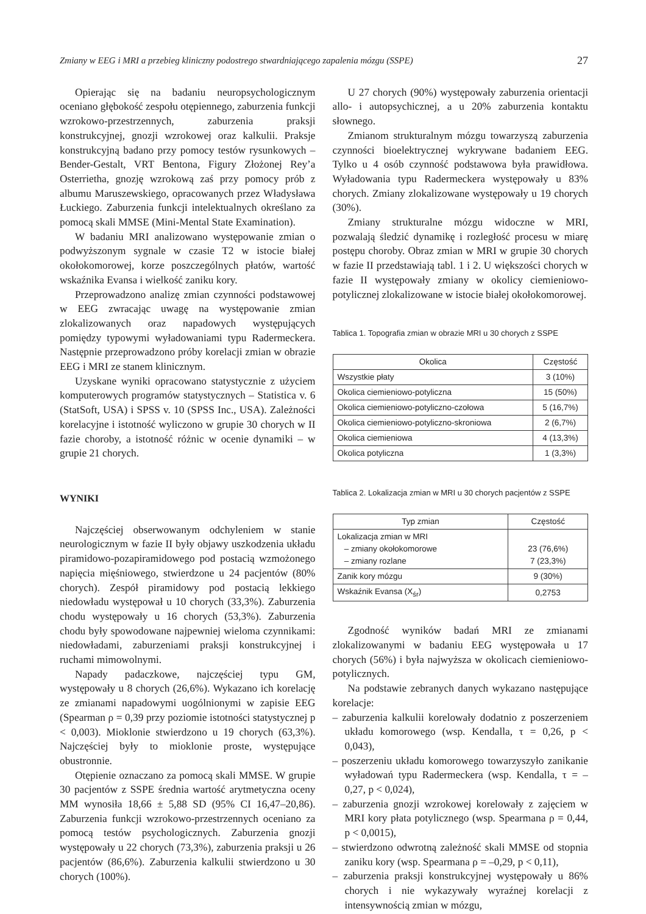Zmiany w EEG i MRI a przebieg kliniczny podostrego stwardniającego zapalenia mózgu (SSPE) 27
Opierając się na badaniu neuropsychologicznym oceniano głębokość zespołu otępiennego, zaburzenia funkcji wzrokowo-przestrzennych, zaburzenia praksji konstrukcyjnej, gnozji wzrokowej oraz kalkulii. Praksje konstrukcyjną badano przy pomocy testów rysunkowych – Bender-Gestalt, VRT Bentona, Figury Złożonej Rey’a Osterrietha, gnozję wzrokową zaś przy pomocy prób z albumu Maruszewskiego, opracowanych przez Władysława Łuckiego. Zaburzenia funkcji intelektualnych określano za pomocą skali MMSE (Mini-Mental State Examination).
W badaniu MRI analizowano występowanie zmian o podwyższonym sygnale w czasie T2 w istocie białej okołokomorowej, korze poszczególnych płatów, wartość wskaźnika Evansa i wielkość zaniku kory.
Przeprowadzono analizę zmian czynności podstawowej w EEG zwracając uwagę na występowanie zmian zlokalizowanych oraz napadowych występujących pomiędzy typowymi wyładowaniami typu Radermeckera. Następnie przeprowadzono próby korelacji zmian w obrazie EEG i MRI ze stanem klinicznym.
Uzyskane wyniki opracowano statystycznie z użyciem komputerowych programów statystycznych – Statistica v. 6 (StatSoft, USA) i SPSS v. 10 (SPSS Inc., USA). Zależności korelacyjne i istotność wyliczono w grupie 30 chorych w II fazie choroby, a istotność różnic w ocenie dynamiki – w grupie 21 chorych.
WYNIKI
Najczęściej obserwowanym odchyleniem w stanie neurologicznym w fazie II były objawy uszkodzenia układu piramidowo-pozapiramidowego pod postacią wzmożonego napięcia mięśniowego, stwierdzone u 24 pacjentów (80% chorych). Zespół piramidowy pod postacią lekkiego niedowładu występował u 10 chorych (33,3%). Zaburzenia chodu występowały u 16 chorych (53,3%). Zaburzenia chodu były spowodowane najpewniej wieloma czynnikami: niedowładami, zaburzeniami praksji konstrukcyjnej i ruchami mimowolnymi.
Napady padaczkowe, najczęściej typu GM, występowały u 8 chorych (26,6%). Wykazano ich korelację ze zmianami napadowymi uogólnionymi w zapisie EEG (Spearman ρ = 0,39 przy poziomie istotności statystycznej p < 0,003). Mioklonie stwierdzono u 19 chorych (63,3%). Najczęściej były to mioklonie proste, występujące obustronnie.
Otępienie oznaczano za pomocą skali MMSE. W grupie 30 pacjentów z SSPE średnia wartość arytmetyczna oceny MM wynosiła 18,66 ± 5,88 SD (95% CI 16,47–20,86). Zaburzenia funkcji wzrokowo-przestrzennych oceniano za pomocą testów psychologicznych. Zaburzenia gnozji występowały u 22 chorych (73,3%), zaburzenia praksji u 26 pacjentów (86,6%). Zaburzenia kalkulii stwierdzono u 30 chorych (100%).
U 27 chorych (90%) występowały zaburzenia orientacji allo- i autopsychicznej, a u 20% zaburzenia kontaktu słownego.
Zmianom strukturalnym mózgu towarzyszą zaburzenia czynności bioelektrycznej wykrywane badaniem EEG. Tylko u 4 osób czynność podstawowa była prawidłowa. Wyładowania typu Radermeckera występowały u 83% chorych. Zmiany zlokalizowane występowały u 19 chorych (30%).
Zmiany strukturalne mózgu widoczne w MRI, pozwalają śledzić dynamikę i rozległość procesu w miarę postępu choroby. Obraz zmian w MRI w grupie 30 chorych w fazie II przedstawiają tabl. 1 i 2. U większości chorych w fazie II występowały zmiany w okolicy ciemieniowo-potylicznej zlokalizowane w istocie białej okołokomorowej.
Tablica 1. Topografia zmian w obrazie MRI u 30 chorych z SSPE
| Okolica | Częstość |
| --- | --- |
| Wszystkie płaty | 3 (10%) |
| Okolica ciemieniowo-potyliczna | 15 (50%) |
| Okolica ciemieniowo-potyliczno-czołowa | 5 (16,7%) |
| Okolica ciemieniowo-potyliczno-skroniowa | 2 (6,7%) |
| Okolica ciemieniowa | 4 (13,3%) |
| Okolica potyliczna | 1 (3,3%) |
Tablica 2. Lokalizacja zmian w MRI u 30 chorych pacjentów z SSPE
| Typ zmian | Częstość |
| --- | --- |
| Lokalizacja zmian w MRI – zmiany okołokomorowe – zmiany rozlane | 23 (76,6%) 7 (23,3%) |
| Zanik kory mózgu | 9 (30%) |
| Wskaźnik Evansa (X<sub>śr</sub>) | 0,2753 |
Zgodność wyników badań MRI ze zmianami zlokalizowanymi w badaniu EEG występowała u 17 chorych (56%) i była najwyższa w okolicach ciemieniowo-potylicznych.
Na podstawie zebranych danych wykazano następujące korelacje:
– zaburzenia kalkulii korelowały dodatnio z poszerzeniem układu komorowego (wsp. Kendalla, τ = 0,26, p < 0,043),
– poszerzeniu układu komorowego towarzyszyło zanikanie wyładowań typu Radermeckera (wsp. Kendalla, τ = –0,27, p < 0,024),
– zaburzenia gnozji wzrokowej korelowały z zajęciem w MRI kory płata potylicznego (wsp. Spearmana ρ = 0,44, p < 0,0015),
– stwierdzono odwrotną zależność skali MMSE od stopnia zaniku kory (wsp. Spearmana ρ = –0,29, p < 0,11),
– zaburzenia praksji konstrukcyjnej występowały u 86% chorych i nie wykazywały wyraźnej korelacji z intensywnością zmian w mózgu,